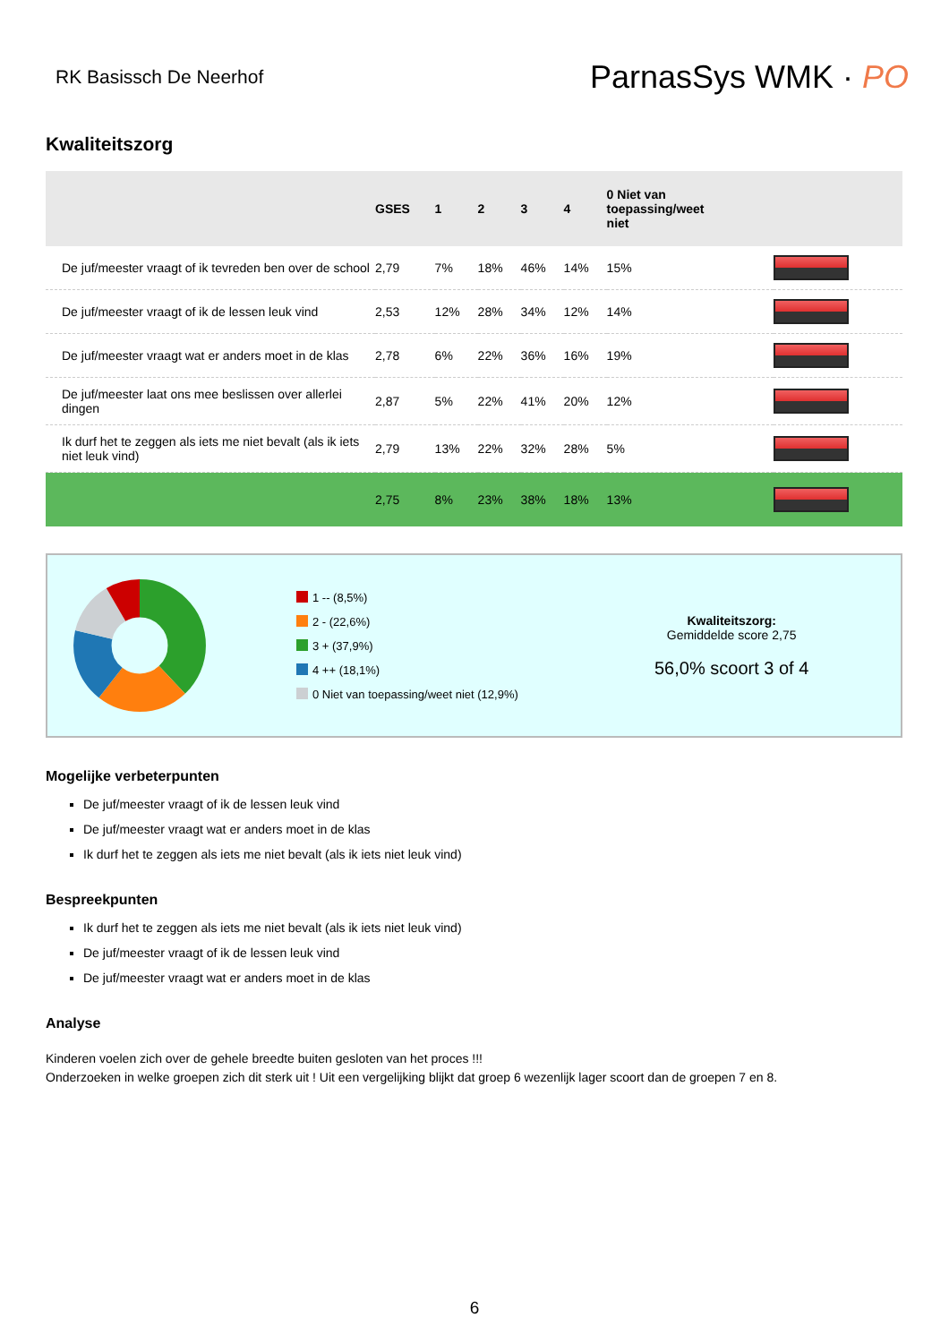RK Basissch De Neerhof
ParnasSys WMK · PO
Kwaliteitszorg
| | GSES | 1 | 2 | 3 | 4 | 0 Niet van toepassing/weet niet | |
| --- | --- | --- | --- | --- | --- | --- | --- |
| De juf/meester vraagt of ik tevreden ben over de school | 2,79 | 7% | 18% | 46% | 14% | 15% | |
| De juf/meester vraagt of ik de lessen leuk vind | 2,53 | 12% | 28% | 34% | 12% | 14% | |
| De juf/meester vraagt wat er anders moet in de klas | 2,78 | 6% | 22% | 36% | 16% | 19% | |
| De juf/meester laat ons mee beslissen over allerlei dingen | 2,87 | 5% | 22% | 41% | 20% | 12% | |
| Ik durf het te zeggen als iets me niet bevalt (als ik iets niet leuk vind) | 2,79 | 13% | 22% | 32% | 28% | 5% | |
| | 2,75 | 8% | 23% | 38% | 18% | 13% | |
1 -- (8,5%)
2 - (22,6%)
3 + (37,9%)
4 ++ (18,1%)
0 Niet van toepassing/weet niet (12,9%)
Kwaliteitszorg:
Gemiddelde score 2,75
56,0% scoort 3 of 4
Mogelijke verbeterpunten
De juf/meester vraagt of ik de lessen leuk vind
De juf/meester vraagt wat er anders moet in de klas
Ik durf het te zeggen als iets me niet bevalt (als ik iets niet leuk vind)
Bespreekpunten
Ik durf het te zeggen als iets me niet bevalt (als ik iets niet leuk vind)
De juf/meester vraagt of ik de lessen leuk vind
De juf/meester vraagt wat er anders moet in de klas
Analyse
Kinderen voelen zich over de gehele breedte buiten gesloten van het proces !!!
Onderzoeken in welke groepen zich dit sterk uit ! Uit een vergelijking blijkt dat groep 6 wezenlijk lager scoort dan de groepen 7 en 8.
6